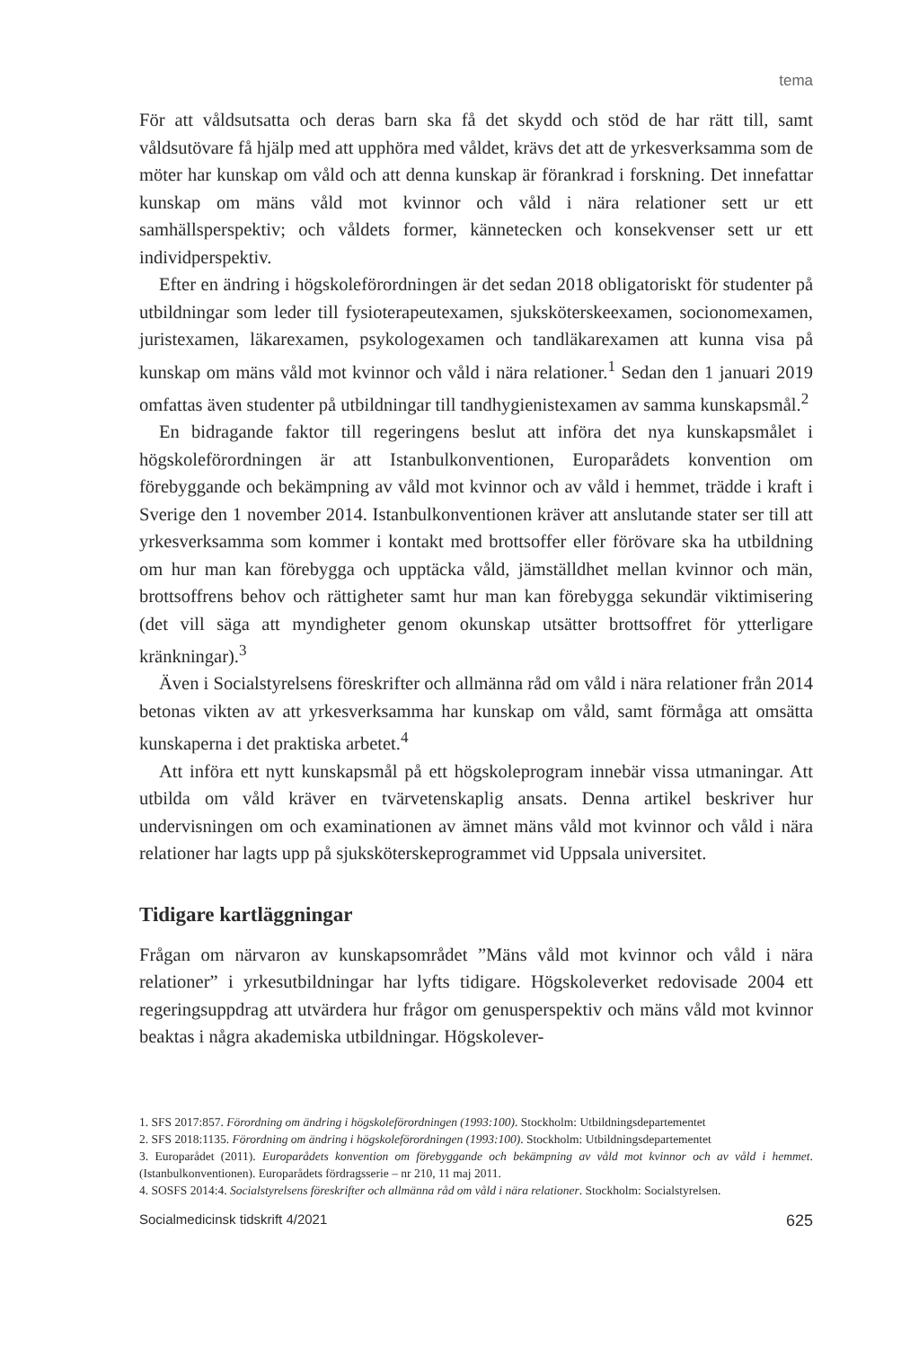tema
För att våldsutsatta och deras barn ska få det skydd och stöd de har rätt till, samt våldsutövare få hjälp med att upphöra med våldet, krävs det att de yrkesverksamma som de möter har kunskap om våld och att denna kunskap är förankrad i forskning. Det innefattar kunskap om mäns våld mot kvinnor och våld i nära relationer sett ur ett samhällsperspektiv; och våldets former, kännetecken och konsekvenser sett ur ett individperspektiv.
Efter en ändring i högskoleförordningen är det sedan 2018 obligatoriskt för studenter på utbildningar som leder till fysioterapeutexamen, sjuksköterskeexamen, socionomexamen, juristexamen, läkarexamen, psykologexamen och tandläkarexamen att kunna visa på kunskap om mäns våld mot kvinnor och våld i nära relationer.<sup>1</sup> Sedan den 1 januari 2019 omfattas även studenter på utbildningar till tandhygienistexamen av samma kunskapsmål.<sup>2</sup>
En bidragande faktor till regeringens beslut att införa det nya kunskapsmålet i högskoleförordningen är att Istanbulkonventionen, Europarådets konvention om förebyggande och bekämpning av våld mot kvinnor och av våld i hemmet, trädde i kraft i Sverige den 1 november 2014. Istanbulkonventionen kräver att anslutande stater ser till att yrkesverksamma som kommer i kontakt med brottsoffer eller förövare ska ha utbildning om hur man kan förebygga och upptäcka våld, jämställdhet mellan kvinnor och män, brottsoffrens behov och rättigheter samt hur man kan förebygga sekundär viktimisering (det vill säga att myndigheter genom okunskap utsätter brottsoffret för ytterligare kränkningar).<sup>3</sup>
Även i Socialstyrelsens föreskrifter och allmänna råd om våld i nära relationer från 2014 betonas vikten av att yrkesverksamma har kunskap om våld, samt förmåga att omsätta kunskaperna i det praktiska arbetet.<sup>4</sup>
Att införa ett nytt kunskapsmål på ett högskoleprogram innebär vissa utmaningar. Att utbilda om våld kräver en tvärvetenskaplig ansats. Denna artikel beskriver hur undervisningen om och examinationen av ämnet mäns våld mot kvinnor och våld i nära relationer har lagts upp på sjuksköterskeprogrammet vid Uppsala universitet.
Tidigare kartläggningar
Frågan om närvaron av kunskapsområdet ”Mäns våld mot kvinnor och våld i nära relationer” i yrkesutbildningar har lyfts tidigare. Högskoleverket redovisade 2004 ett regeringsuppdrag att utvärdera hur frågor om genusperspektiv och mäns våld mot kvinnor beaktas i några akademiska utbildningar. Högskolever-
1. SFS 2017:857. Förordning om ändring i högskoleförordningen (1993:100). Stockholm: Utbildningsdepartementet
2. SFS 2018:1135. Förordning om ändring i högskoleförordningen (1993:100). Stockholm: Utbildningsdepartementet
3. Europarådet (2011). Europarådets konvention om förebyggande och bekämpning av våld mot kvinnor och av våld i hemmet. (Istanbulkonventionen). Europarådets fördragsserie – nr 210, 11 maj 2011.
4. SOSFS 2014:4. Socialstyrelsens föreskrifter och allmänna råd om våld i nära relationer. Stockholm: Socialstyrelsen.
Socialmedicinsk tidskrift 4/2021 625